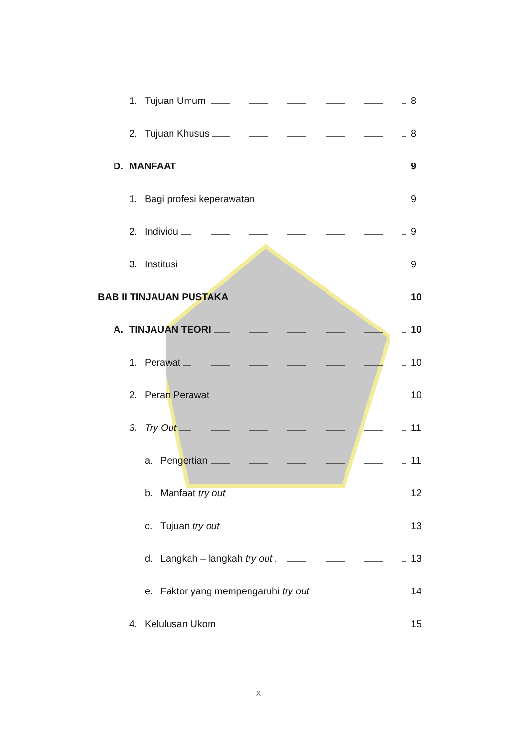1. Tujuan Umum 8
2. Tujuan Khusus 8
D. MANFAAT 9
1. Bagi profesi keperawatan 9
2. Individu 9
3. Institusi 9
BAB II TINJAUAN PUSTAKA 10
A. TINJAUAN TEORI 10
1. Perawat 10
2. Peran Perawat 10
3. Try Out 11
a. Pengertian 11
b. Manfaat try out 12
c. Tujuan try out 13
d. Langkah – langkah try out 13
e. Faktor yang mempengaruhi try out 14
4. Kelulusan Ukom 15
x